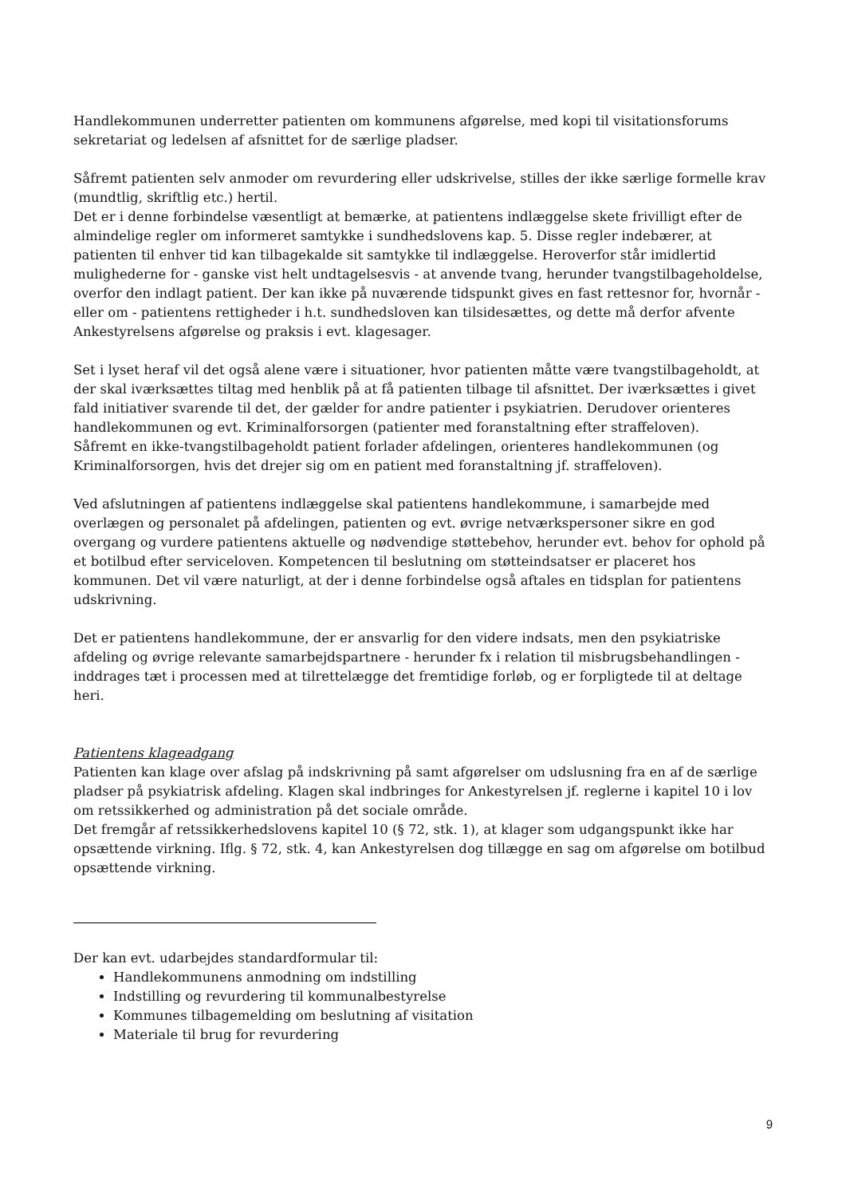Handlekommunen underretter patienten om kommunens afgørelse, med kopi til visitationsforums sekretariat og ledelsen af afsnittet for de særlige pladser.
Såfremt patienten selv anmoder om revurdering eller udskrivelse, stilles der ikke særlige formelle krav (mundtlig, skriftlig etc.) hertil.
Det er i denne forbindelse væsentligt at bemærke, at patientens indlæggelse skete frivilligt efter de almindelige regler om informeret samtykke i sundhedslovens kap. 5. Disse regler indebærer, at patienten til enhver tid kan tilbagekalde sit samtykke til indlæggelse. Heroverfor står imidlertid mulighederne for - ganske vist helt undtagelsesvis - at anvende tvang, herunder tvangstilbageholdelse, overfor den indlagt patient. Der kan ikke på nuværende tidspunkt gives en fast rettesnor for, hvornår - eller om - patientens rettigheder i h.t. sundhedsloven kan tilsidesættes, og dette må derfor afvente Ankestyrelsens afgørelse og praksis i evt. klagesager.
Set i lyset heraf vil det også alene være i situationer, hvor patienten måtte være tvangstilbageholdt, at der skal iværksættes tiltag med henblik på at få patienten tilbage til afsnittet. Der iværksættes i givet fald initiativer svarende til det, der gælder for andre patienter i psykiatrien. Derudover orienteres handlekommunen og evt. Kriminalforsorgen (patienter med foranstaltning efter straffeloven).
Såfremt en ikke-tvangstilbageholdt patient forlader afdelingen, orienteres handlekommunen (og Kriminalforsorgen, hvis det drejer sig om en patient med foranstaltning jf. straffeloven).
Ved afslutningen af patientens indlæggelse skal patientens handlekommune, i samarbejde med overlægen og personalet på afdelingen, patienten og evt. øvrige netværkspersoner sikre en god overgang og vurdere patientens aktuelle og nødvendige støttebehov, herunder evt. behov for ophold på et botilbud efter serviceloven. Kompetencen til beslutning om støtteindsatser er placeret hos kommunen. Det vil være naturligt, at der i denne forbindelse også aftales en tidsplan for patientens udskrivning.
Det er patientens handlekommune, der er ansvarlig for den videre indsats, men den psykiatriske afdeling og øvrige relevante samarbejdspartnere - herunder fx i relation til misbrugsbehandlingen - inddrages tæt i processen med at tilrettelægge det fremtidige forløb, og er forpligtede til at deltage heri.
Patientens klageadgang
Patienten kan klage over afslag på indskrivning på samt afgørelser om udslusning fra en af de særlige pladser på psykiatrisk afdeling. Klagen skal indbringes for Ankestyrelsen jf. reglerne i kapitel 10 i lov om retssikkerhed og administration på det sociale område.
Det fremgår af retssikkerhedslovens kapitel 10 (§ 72, stk. 1), at klager som udgangspunkt ikke har opsættende virkning. Iflg. § 72, stk. 4, kan Ankestyrelsen dog tillægge en sag om afgørelse om botilbud opsættende virkning.
Der kan evt. udarbejdes standardformular til:
Handlekommunens anmodning om indstilling
Indstilling og revurdering til kommunalbestyrelse
Kommunes tilbagemelding om beslutning af visitation
Materiale til brug for revurdering
9